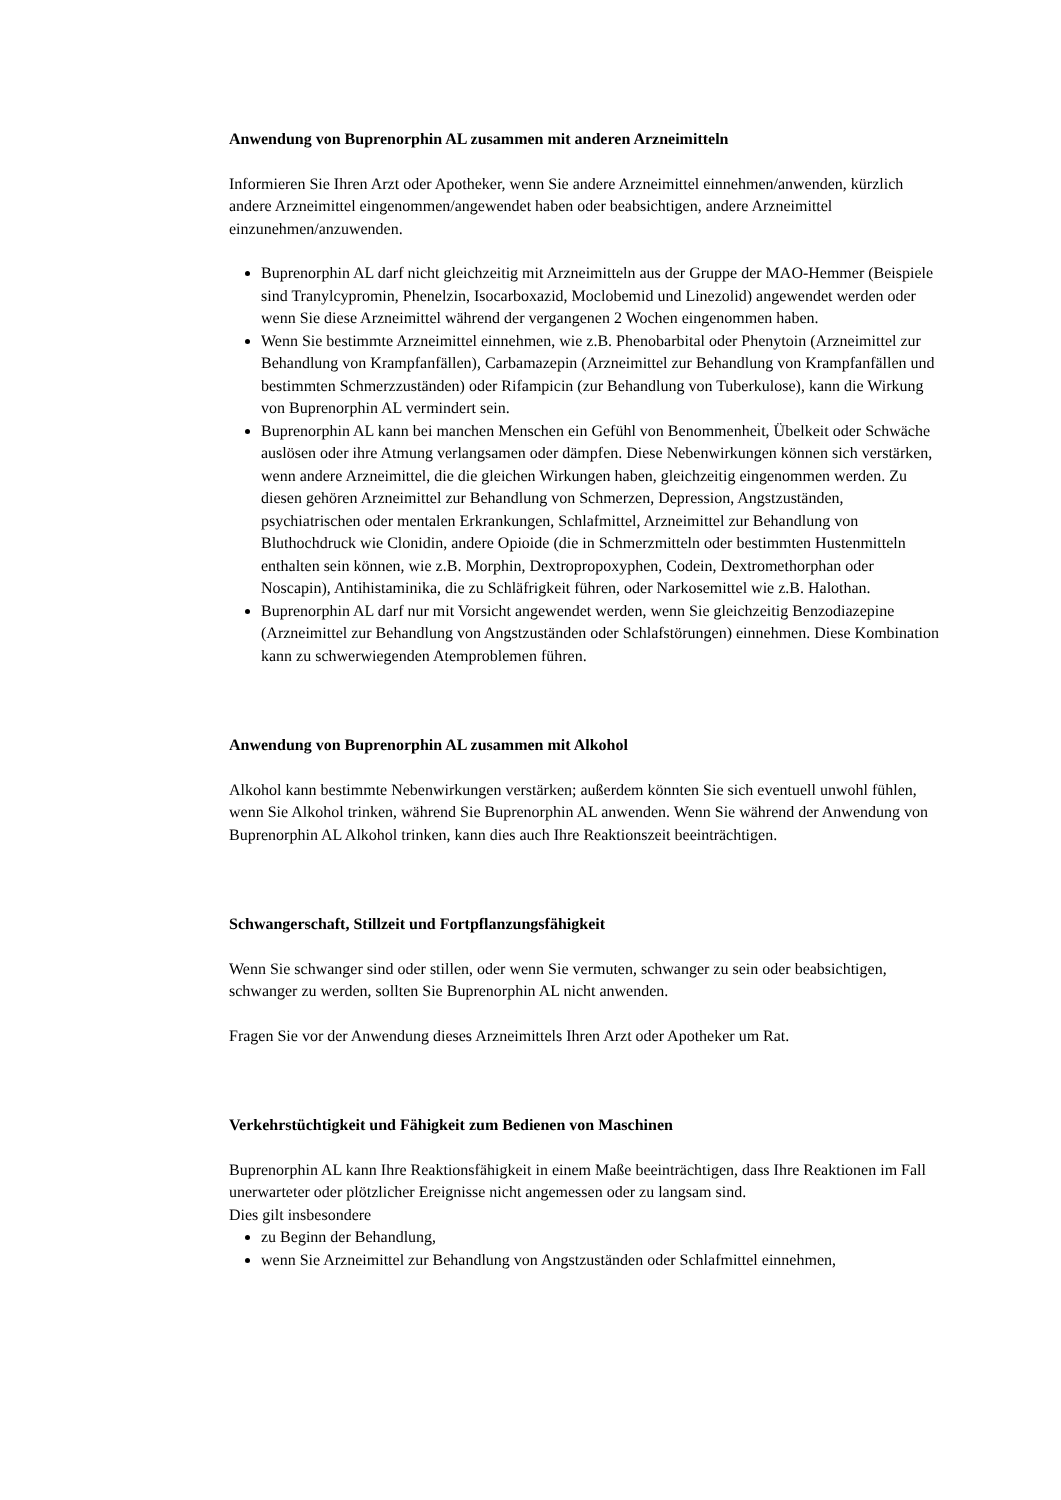Anwendung von Buprenorphin AL zusammen mit anderen Arzneimitteln
Informieren Sie Ihren Arzt oder Apotheker, wenn Sie andere Arzneimittel einnehmen/anwenden, kürzlich andere Arzneimittel eingenommen/angewendet haben oder beabsichtigen, andere Arzneimittel einzunehmen/anzuwenden.
Buprenorphin AL darf nicht gleichzeitig mit Arzneimitteln aus der Gruppe der MAO-Hemmer (Beispiele sind Tranylcypromin, Phenelzin, Isocarboxazid, Moclobemid und Linezolid) angewendet werden oder wenn Sie diese Arzneimittel während der vergangenen 2 Wochen eingenommen haben.
Wenn Sie bestimmte Arzneimittel einnehmen, wie z.B. Phenobarbital oder Phenytoin (Arzneimittel zur Behandlung von Krampfanfällen), Carbamazepin (Arzneimittel zur Behandlung von Krampfanfällen und bestimmten Schmerzzuständen) oder Rifampicin (zur Behandlung von Tuberkulose), kann die Wirkung von Buprenorphin AL vermindert sein.
Buprenorphin AL kann bei manchen Menschen ein Gefühl von Benommenheit, Übelkeit oder Schwäche auslösen oder ihre Atmung verlangsamen oder dämpfen. Diese Nebenwirkungen können sich verstärken, wenn andere Arzneimittel, die die gleichen Wirkungen haben, gleichzeitig eingenommen werden. Zu diesen gehören Arzneimittel zur Behandlung von Schmerzen, Depression, Angstzuständen, psychiatrischen oder mentalen Erkrankungen, Schlafmittel, Arzneimittel zur Behandlung von Bluthochdruck wie Clonidin, andere Opioide (die in Schmerzmitteln oder bestimmten Hustenmitteln enthalten sein können, wie z.B. Morphin, Dextropropoxyphen, Codein, Dextromethorphan oder Noscapin), Antihistaminika, die zu Schläfrigkeit führen, oder Narkosemittel wie z.B. Halothan.
Buprenorphin AL darf nur mit Vorsicht angewendet werden, wenn Sie gleichzeitig Benzodiazepine (Arzneimittel zur Behandlung von Angstzuständen oder Schlafstörungen) einnehmen. Diese Kombination kann zu schwerwiegenden Atemproblemen führen.
Anwendung von Buprenorphin AL zusammen mit Alkohol
Alkohol kann bestimmte Nebenwirkungen verstärken; außerdem könnten Sie sich eventuell unwohl fühlen, wenn Sie Alkohol trinken, während Sie Buprenorphin AL anwenden. Wenn Sie während der Anwendung von Buprenorphin AL Alkohol trinken, kann dies auch Ihre Reaktionszeit beeinträchtigen.
Schwangerschaft, Stillzeit und Fortpflanzungsfähigkeit
Wenn Sie schwanger sind oder stillen, oder wenn Sie vermuten, schwanger zu sein oder beabsichtigen, schwanger zu werden, sollten Sie Buprenorphin AL nicht anwenden.
Fragen Sie vor der Anwendung dieses Arzneimittels Ihren Arzt oder Apotheker um Rat.
Verkehrstüchtigkeit und Fähigkeit zum Bedienen von Maschinen
Buprenorphin AL kann Ihre Reaktionsfähigkeit in einem Maße beeinträchtigen, dass Ihre Reaktionen im Fall unerwarteter oder plötzlicher Ereignisse nicht angemessen oder zu langsam sind.
Dies gilt insbesondere
zu Beginn der Behandlung,
wenn Sie Arzneimittel zur Behandlung von Angstzuständen oder Schlafmittel einnehmen,